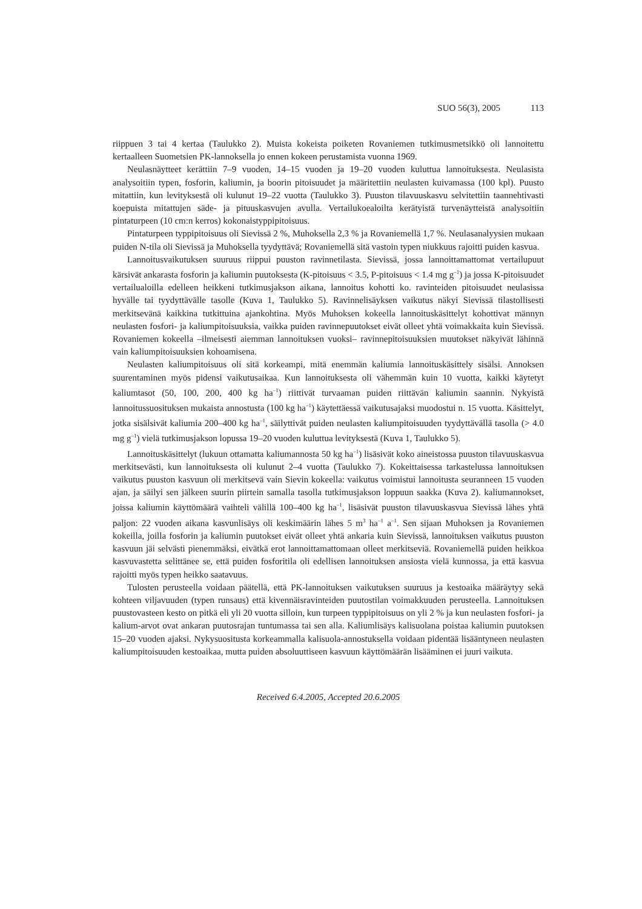SUO 56(3), 2005 113
riippuen 3 tai 4 kertaa (Taulukko 2). Muista kokeista poiketen Rovaniemen tutkimusmetsikkö oli lannoitettu kertaalleen Suometsien PK-lannoksella jo ennen kokeen perustamista vuonna 1969.
Neulasnäytteet kerättiin 7–9 vuoden, 14–15 vuoden ja 19–20 vuoden kuluttua lannoituksesta. Neulasista analysoitiin typen, fosforin, kaliumin, ja boorin pitoisuudet ja määritettiin neulasten kuivamassa (100 kpl). Puusto mitattiin, kun levityksestä oli kulunut 19–22 vuotta (Taulukko 3). Puuston tilavuuskasvu selvitettiin taannehtivasti koepuista mitattujen säde- ja pituuskasvujen avulla. Vertailukoealoilta kerätyistä turvenäytteistä analysoitiin pintaturpeen (10 cm:n kerros) kokonaistyppipitoisuus.
Pintaturpeen typpipitoisuus oli Sievissä 2 %, Muhoksella 2,3 % ja Rovaniemellä 1,7 %. Neulasanalyysien mukaan puiden N-tila oli Sievissä ja Muhoksella tyydyttävä; Rovaniemellä sitä vastoin typen niukkuus rajoitti puiden kasvua.
Lannoitusvaikutuksen suuruus riippui puuston ravinnetilasta. Sievissä, jossa lannoittamattomat vertailupuut kärsivät ankarasta fosforin ja kaliumin puutoksesta (K-pitoisuus < 3.5, P-pitoisuus < 1.4 mg g<sup>–1</sup>) ja jossa K-pitoisuudet vertailualoilla edelleen heikkeni tutkimusjakson aikana, lannoitus kohotti ko. ravinteiden pitoisuudet neulasissa hyvälle tai tyydyttävälle tasolle (Kuva 1, Taulukko 5). Ravinnelisäyksen vaikutus näkyi Sievissä tilastollisesti merkitsevänä kaikkina tutkittuina ajankohtina. Myös Muhoksen kokeella lannoituskäsittelyt kohottivat männyn neulasten fosfori- ja kaliumpitoisuuksia, vaikka puiden ravinnepuutokset eivät olleet yhtä voimakkaita kuin Sievissä. Rovaniemen kokeella –ilmeisesti aiemman lannoituksen vuoksi– ravinnepitoisuuksien muutokset näkyivät lähinnä vain kaliumpitoisuuksien kohoamisena.
Neulasten kaliumpitoisuus oli sitä korkeampi, mitä enemmän kaliumia lannoituskäsittely sisälsi. Annoksen suurentaminen myös pidensi vaikutusaikaa. Kun lannoituksesta oli vähemmän kuin 10 vuotta, kaikki käytetyt kaliumtasot (50, 100, 200, 400 kg ha<sup>–1</sup>) riittivät turvaaman puiden riittävän kaliumin saannin. Nykyistä lannoitussuosituksen mukaista annostusta (100 kg ha<sup>–1</sup>) käytettäessä vaikutusajaksi muodostui n. 15 vuotta. Käsittelyt, jotka sisälsivät kaliumia 200–400 kg ha<sup>–1</sup>, säilyttivät puiden neulasten kaliumpitoisuuden tyydyttävällä tasolla (> 4.0 mg g<sup>–1</sup>) vielä tutkimusjakson lopussa 19–20 vuoden kuluttua levityksestä (Kuva 1, Taulukko 5).
Lannoituskäsittelyt (lukuun ottamatta kaliumannosta 50 kg ha<sup>–1</sup>) lisäsivät koko aineistossa puuston tilavuuskasvua merkitsevästi, kun lannoituksesta oli kulunut 2–4 vuotta (Taulukko 7). Kokeittaisessa tarkastelussa lannoituksen vaikutus puuston kasvuun oli merkitsevä vain Sievin kokeella: vaikutus voimistui lannoitusta seuranneen 15 vuoden ajan, ja säilyi sen jälkeen suurin piirtein samalla tasolla tutkimusjakson loppuun saakka (Kuva 2). kaliumannokset, joissa kaliumin käyttömäärä vaihteli välillä 100–400 kg ha<sup>–1</sup>, lisäsivät puuston tilavuuskasvua Sievissä lähes yhtä paljon: 22 vuoden aikana kasvunlisäys oli keskimäärin lähes 5 m<sup>3</sup> ha<sup>–1</sup> a<sup>–1</sup>. Sen sijaan Muhoksen ja Rovaniemen kokeilla, joilla fosforin ja kaliumin puutokset eivät olleet yhtä ankaria kuin Sievissä, lannoituksen vaikutus puuston kasvuun jäi selvästi pienemmäksi, eivätkä erot lannoittamattomaan olleet merkitseviä. Rovaniemellä puiden heikkoa kasvuvastetta selittänee se, että puiden fosforitila oli edellisen lannoituksen ansiosta vielä kunnossa, ja että kasvua rajoitti myös typen heikko saatavuus.
Tulosten perusteella voidaan päätellä, että PK-lannoituksen vaikutuksen suuruus ja kestoaika määräytyy sekä kohteen viljavuuden (typen runsaus) että kivennäisravinteiden puutostilan voimakkuuden perusteella. Lannoituksen puustovasteen kesto on pitkä eli yli 20 vuotta silloin, kun turpeen typpipitoisuus on yli 2 % ja kun neulasten fosfori- ja kalium-arvot ovat ankaran puutosrajan tuntumassa tai sen alla. Kaliumlisäys kalisuolana poistaa kaliumin puutoksen 15–20 vuoden ajaksi. Nykysuositusta korkeammalla kalisuola-annostuksella voidaan pidentää lisääntyneen neulasten kaliumpitoisuuden kestoaikaa, mutta puiden absoluuttiseen kasvuun käyttömäärän lisääminen ei juuri vaikuta.
Received 6.4.2005, Accepted 20.6.2005